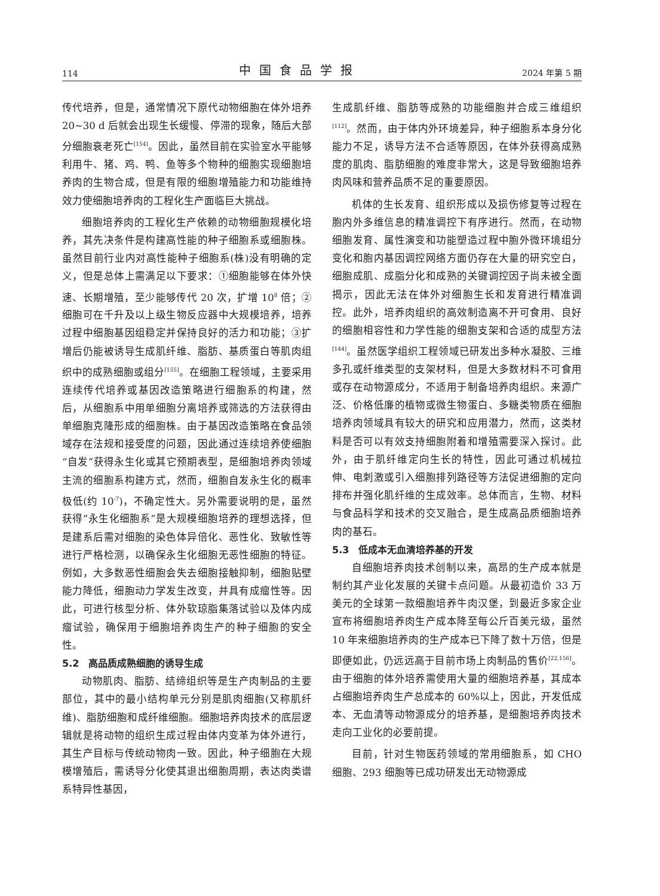114 中国食品学报 2024 年第 5 期
传代培养，但是，通常情况下原代动物细胞在体外培养 20~30 d 后就会出现生长缓慢、停滞的现象，随后大部分细胞衰老死亡<sup>[154]</sup>。因此，虽然目前在实验室水平能够利用牛、猪、鸡、鸭、鱼等多个物种的细胞实现细胞培养肉的生物合成，但是有限的细胞增殖能力和功能维持效力使细胞培养肉的工程化生产面临巨大挑战。
细胞培养肉的工程化生产依赖的动物细胞规模化培养，其先决条件是构建高性能的种子细胞系或细胞株。虽然目前行业内对高性能种子细胞系(株)没有明确的定义，但是总体上需满足以下要求：①细胞能够在体外快速、长期增殖，至少能够传代 20 次，扩增 10<sup>8</sup> 倍；②细胞可在千升及以上级生物反应器中大规模培养，培养过程中细胞基因组稳定并保持良好的活力和功能；③扩增后仍能被诱导生成肌纤维、脂肪、基质蛋白等肌肉组织中的成熟细胞或组分<sup>[155]</sup>。在细胞工程领域，主要采用连续传代培养或基因改造策略进行细胞系的构建，然后，从细胞系中用单细胞分离培养或筛选的方法获得由单细胞克隆形成的细胞株。由于基因改造策略在食品领域存在法规和接受度的问题，因此通过连续培养使细胞“自发”获得永生化或其它预期表型，是细胞培养肉领域主流的细胞系构建方式，然而，细胞自发永生化的概率极低(约 10<sup>-7</sup>)，不确定性大。另外需要说明的是，虽然获得“永生化细胞系”是大规模细胞培养的理想选择，但是建系后需对细胞的染色体异倍化、恶性化、致敏性等进行严格检测，以确保永生化细胞无恶性细胞的特征。例如，大多数恶性细胞会失去细胞接触抑制，细胞贴壁能力降低，细胞动力学发生改变，并具有成瘤性等。因此，可进行核型分析、体外软琼脂集落试验以及体内成瘤试验，确保用于细胞培养肉生产的种子细胞的安全性。
5.2　高品质成熟细胞的诱导生成
动物肌肉、脂肪、结缔组织等是生产肉制品的主要部位，其中的最小结构单元分别是肌肉细胞(又称肌纤维)、脂肪细胞和成纤维细胞。细胞培养肉技术的底层逻辑就是将动物的组织生成过程由体内变革为体外进行，其生产目标与传统动物肉一致。因此，种子细胞在大规模增殖后，需诱导分化使其退出细胞周期，表达肉类谱系特异性基因，
生成肌纤维、脂肪等成熟的功能细胞并合成三维组织<sup>[112]</sup>。然而，由于体内外环境差异，种子细胞系本身分化能力不足，诱导方法不合适等原因，在体外获得高成熟度的肌肉、脂肪细胞的难度非常大，这是导致细胞培养肉风味和营养品质不足的重要原因。
机体的生长发育、组织形成以及损伤修复等过程在胞内外多维信息的精准调控下有序进行。然而，在动物细胞发育、属性演变和功能塑造过程中胞外微环境组分变化和胞内基因调控网络方面仍存在大量的研究空白，细胞成肌、成脂分化和成熟的关键调控因子尚未被全面揭示，因此无法在体外对细胞生长和发育进行精准调控。此外，培养肉组织的高效制造离不开可食用、良好的细胞相容性和力学性能的细胞支架和合适的成型方法<sup>[144]</sup>。虽然医学组织工程领域已研发出多种水凝胶、三维多孔或纤维类型的支架材料，但是大多数材料不可食用或存在动物源成分，不适用于制备培养肉组织。来源广泛、价格低廉的植物或微生物蛋白、多糖类物质在细胞培养肉领域具有较大的研究和应用潜力，然而，这类材料是否可以有效支持细胞附着和增殖需要深入探讨。此外，由于肌纤维定向生长的特性，因此可通过机械拉伸、电刺激或引入细胞排列路径等方法促进细胞的定向排布并强化肌纤维的生成效率。总体而言，生物、材料与食品科学和技术的交叉融合，是生成高品质细胞培养肉的基石。
5.3　低成本无血清培养基的开发
自细胞培养肉技术创制以来，高昂的生产成本就是制约其产业化发展的关键卡点问题。从最初造价 33 万美元的全球第一款细胞培养牛肉汉堡，到最近多家企业宣布将细胞培养肉生产成本降至每公斤百美元级，虽然 10 年来细胞培养肉的生产成本已下降了数十万倍，但是即便如此，仍远远高于目前市场上肉制品的售价<sup>[22,156]</sup>。由于细胞的体外培养需使用大量的细胞培养基，其成本占细胞培养肉生产总成本的 60%以上，因此，开发低成本、无血清等动物源成分的培养基，是细胞培养肉技术走向工业化的必要前提。
目前，针对生物医药领域的常用细胞系，如 CHO 细胞、293 细胞等已成功研发出无动物源成